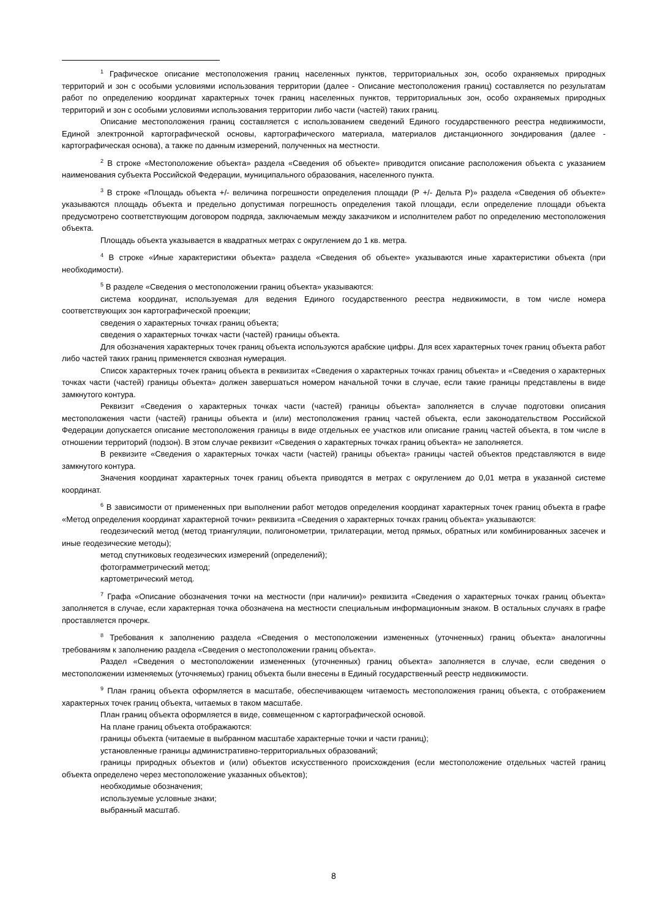<sup>1</sup> Графическое описание местоположения границ населенных пунктов, территориальных зон, особо охраняемых природных территорий и зон с особыми условиями использования территории (далее - Описание местоположения границ) составляется по результатам работ по определению координат характерных точек границ населенных пунктов, территориальных зон, особо охраняемых природных территорий и зон с особыми условиями использования территории либо части (частей) таких границ.
Описание местоположения границ составляется с использованием сведений Единого государственного реестра недвижимости, Единой электронной картографической основы, картографического материала, материалов дистанционного зондирования (далее - картографическая основа), а также по данным измерений, полученных на местности.
<sup>2</sup> В строке «Местоположение объекта» раздела «Сведения об объекте» приводится описание расположения объекта с указанием наименования субъекта Российской Федерации, муниципального образования, населенного пункта.
<sup>3</sup> В строке «Площадь объекта +/- величина погрешности определения площади (P +/- Дельта P)» раздела «Сведения об объекте» указываются площадь объекта и предельно допустимая погрешность определения такой площади, если определение площади объекта предусмотрено соответствующим договором подряда, заключаемым между заказчиком и исполнителем работ по определению местоположения объекта.
Площадь объекта указывается в квадратных метрах с округлением до 1 кв. метра.
<sup>4</sup> В строке «Иные характеристики объекта» раздела «Сведения об объекте» указываются иные характеристики объекта (при необходимости).
<sup>5</sup> В разделе «Сведения о местоположении границ объекта» указываются:
система координат, используемая для ведения Единого государственного реестра недвижимости, в том числе номера соответствующих зон картографической проекции;
сведения о характерных точках границ объекта;
сведения о характерных точках части (частей) границы объекта.
Для обозначения характерных точек границ объекта используются арабские цифры. Для всех характерных точек границ объекта работ либо частей таких границ применяется сквозная нумерация.
Список характерных точек границ объекта в реквизитах «Сведения о характерных точках границ объекта» и «Сведения о характерных точках части (частей) границы объекта» должен завершаться номером начальной точки в случае, если такие границы представлены в виде замкнутого контура.
Реквизит «Сведения о характерных точках части (частей) границы объекта» заполняется в случае подготовки описания местоположения части (частей) границы объекта и (или) местоположения границ частей объекта, если законодательством Российской Федерации допускается описание местоположения границы в виде отдельных ее участков или описание границ частей объекта, в том числе в отношении территорий (подзон). В этом случае реквизит «Сведения о характерных точках границ объекта» не заполняется.
В реквизите «Сведения о характерных точках части (частей) границы объекта» границы частей объектов представляются в виде замкнутого контура.
Значения координат характерных точек границ объекта приводятся в метрах с округлением до 0,01 метра в указанной системе координат.
<sup>6</sup> В зависимости от примененных при выполнении работ методов определения координат характерных точек границ объекта в графе «Метод определения координат характерной точки» реквизита «Сведения о характерных точках границ объекта» указываются:
геодезический метод (метод триангуляции, полигонометрии, трилатерации, метод прямых, обратных или комбинированных засечек и иные геодезические методы);
метод спутниковых геодезических измерений (определений);
фотограмметрический метод;
картометрический метод.
<sup>7</sup> Графа «Описание обозначения точки на местности (при наличии)» реквизита «Сведения о характерных точках границ объекта» заполняется в случае, если характерная точка обозначена на местности специальным информационным знаком. В остальных случаях в графе проставляется прочерк.
<sup>8</sup> Требования к заполнению раздела «Сведения о местоположении измененных (уточненных) границ объекта» аналогичны требованиям к заполнению раздела «Сведения о местоположении границ объекта».
Раздел «Сведения о местоположении измененных (уточненных) границ объекта» заполняется в случае, если сведения о местоположении изменяемых (уточняемых) границ объекта были внесены в Единый государственный реестр недвижимости.
<sup>9</sup> План границ объекта оформляется в масштабе, обеспечивающем читаемость местоположения границ объекта, с отображением характерных точек границ объекта, читаемых в таком масштабе.
План границ объекта оформляется в виде, совмещенном с картографической основой.
На плане границ объекта отображаются:
границы объекта (читаемые в выбранном масштабе характерные точки и части границ);
установленные границы административно-территориальных образований;
границы природных объектов и (или) объектов искусственного происхождения (если местоположение отдельных частей границ объекта определено через местоположение указанных объектов);
необходимые обозначения;
используемые условные знаки;
выбранный масштаб.
8